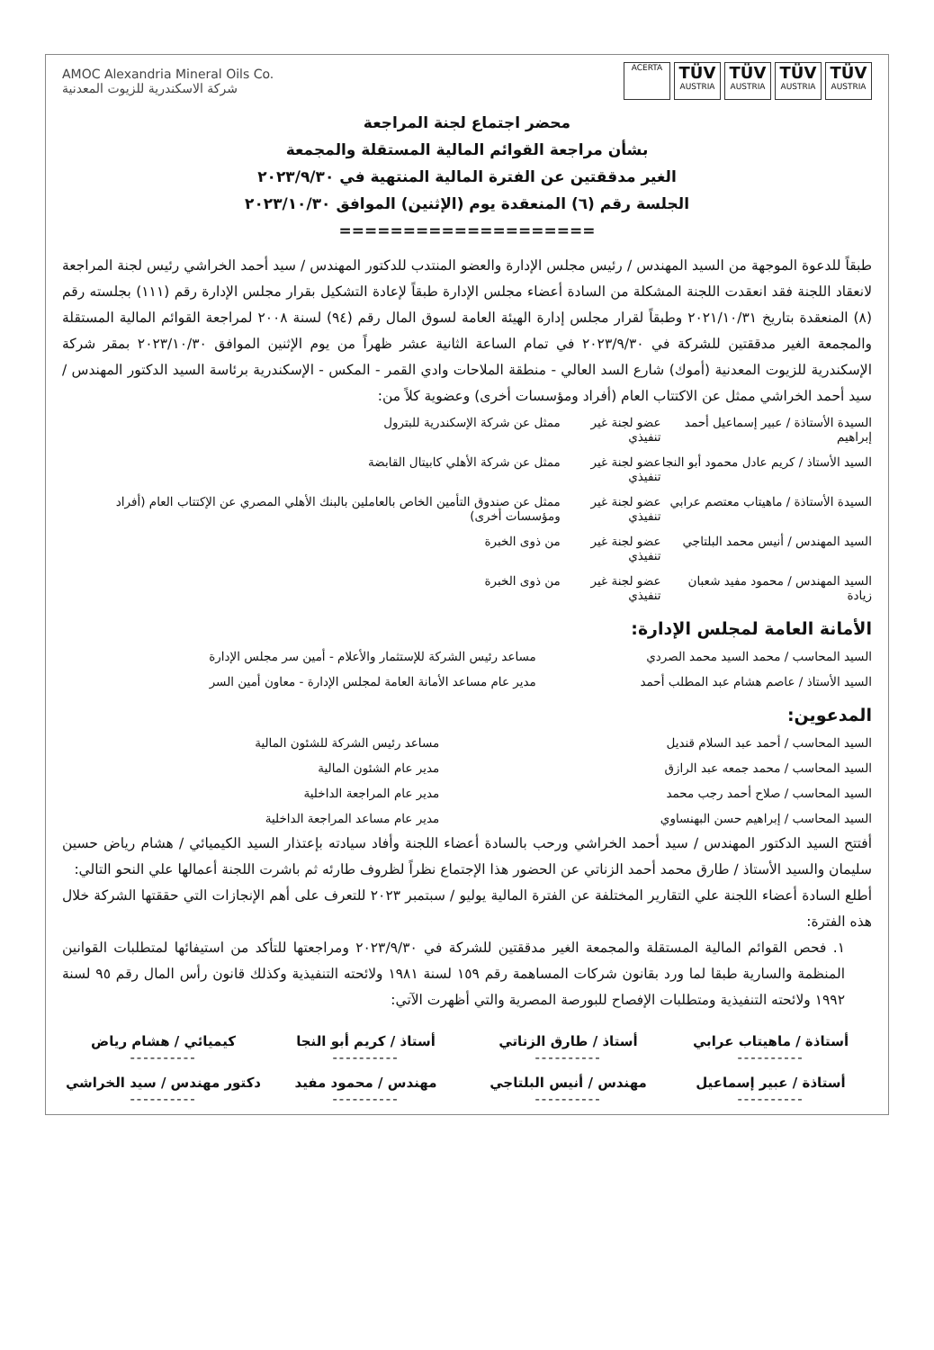AMOC Alexandria Mineral Oils Co.
شركة الاسكندرية للزيوت المعدنية
ACERTA
TÜV
AUSTRIA
TÜV
AUSTRIA
TÜV
AUSTRIA
TÜV
AUSTRIA
محضر اجتماع لجنة المراجعة
بشأن مراجعة القوائم المالية المستقلة والمجمعة
الغير مدققتين عن الفترة المالية المنتهية في ٢٠٢٣/٩/٣٠
الجلسة رقم (٦) المنعقدة يوم (الإثنين) الموافق ٢٠٢٣/١٠/٣٠
====================
طبقاً للدعوة الموجهة من السيد المهندس / رئيس مجلس الإدارة والعضو المنتدب للدكتور المهندس / سيد أحمد الخراشي رئيس لجنة المراجعة لانعقاد اللجنة فقد انعقدت اللجنة المشكلة من السادة أعضاء مجلس الإدارة طبقاً لإعادة التشكيل بقرار مجلس الإدارة رقم (١١١) بجلسته رقم (٨) المنعقدة بتاريخ ٢٠٢١/١٠/٣١ وطبقاً لقرار مجلس إدارة الهيئة العامة لسوق المال رقم (٩٤) لسنة ٢٠٠٨ لمراجعة القوائم المالية المستقلة والمجمعة الغير مدققتين للشركة في ٢٠٢٣/٩/٣٠ في تمام الساعة الثانية عشر ظهراً من يوم الإثنين الموافق ٢٠٢٣/١٠/٣٠ بمقر شركة الإسكندرية للزيوت المعدنية (أموك) شارع السد العالي - منطقة الملاحات وادي القمر - المكس - الإسكندرية برئاسة السيد الدكتور المهندس / سيد أحمد الخراشي ممثل عن الاكتتاب العام (أفراد ومؤسسات أخرى) وعضوية كلاً من:
| السيدة الأستاذة / عبير إسماعيل أحمد إبراهيم | عضو لجنة غير تنفيذي | ممثل عن شركة الإسكندرية للبترول |
| السيد الأستاذ / كريم عادل محمود أبو النجا | عضو لجنة غير تنفيذي | ممثل عن شركة الأهلي كابيتال القابضة |
| السيدة الأستاذة / ماهيتاب معتصم عرابي | عضو لجنة غير تنفيذي | ممثل عن صندوق التأمين الخاص بالعاملين بالبنك الأهلي المصري عن الإكتتاب العام (أفراد ومؤسسات أخرى) |
| السيد المهندس / أنيس محمد البلتاجي | عضو لجنة غير تنفيذي | من ذوى الخبرة |
| السيد المهندس / محمود مفيد شعبان زيادة | عضو لجنة غير تنفيذي | من ذوى الخبرة |
الأمانة العامة لمجلس الإدارة:
| السيد المحاسب / محمد السيد محمد الصردي | مساعد رئيس الشركة للإستثمار والأعلام - أمين سر مجلس الإدارة |
| السيد الأستاذ / عاصم هشام عبد المطلب أحمد | مدير عام مساعد الأمانة العامة لمجلس الإدارة - معاون أمين السر |
المدعوين:
| السيد المحاسب / أحمد عبد السلام قنديل | مساعد رئيس الشركة للشئون المالية |
| السيد المحاسب / محمد جمعه عبد الرازق | مدير عام الشئون المالية |
| السيد المحاسب / صلاح أحمد رجب محمد | مدير عام المراجعة الداخلية |
| السيد المحاسب / إبراهيم حسن البهنساوي | مدير عام مساعد المراجعة الداخلية |
أفتتح السيد الدكتور المهندس / سيد أحمد الخراشي ورحب بالسادة أعضاء اللجنة وأفاد سيادته بإعتذار السيد الكيميائي / هشام رياض حسين سليمان والسيد الأستاذ / طارق محمد أحمد الزناتي عن الحضور هذا الإجتماع نظراً لظروف طارئه ثم باشرت اللجنة أعمالها علي النحو التالي:
أطلع السادة أعضاء اللجنة علي التقارير المختلفة عن الفترة المالية يوليو / سبتمبر ٢٠٢٣ للتعرف على أهم الإنجازات التي حققتها الشركة خلال هذه الفترة:
١. فحص القوائم المالية المستقلة والمجمعة الغير مدققتين للشركة في ٢٠٢٣/٩/٣٠ ومراجعتها للتأكد من استيفائها لمتطلبات القوانين المنظمة والسارية طبقا لما ورد بقانون شركات المساهمة رقم ١٥٩ لسنة ١٩٨١ ولائحته التنفيذية وكذلك قانون رأس المال رقم ٩٥ لسنة ١٩٩٢ ولائحته التنفيذية ومتطلبات الإفصاح للبورصة المصرية والتي أظهرت الآتي:
أستاذة / ماهيتاب عرابي
----------
أستاذ / طارق الزناتي
----------
أستاذ / كريم أبو النجا
----------
كيميائي / هشام رياض
----------
أستاذة / عبير إسماعيل
----------
مهندس / أنيس البلتاجي
----------
مهندس / محمود مفيد
----------
دكتور مهندس / سيد الخراشي
----------